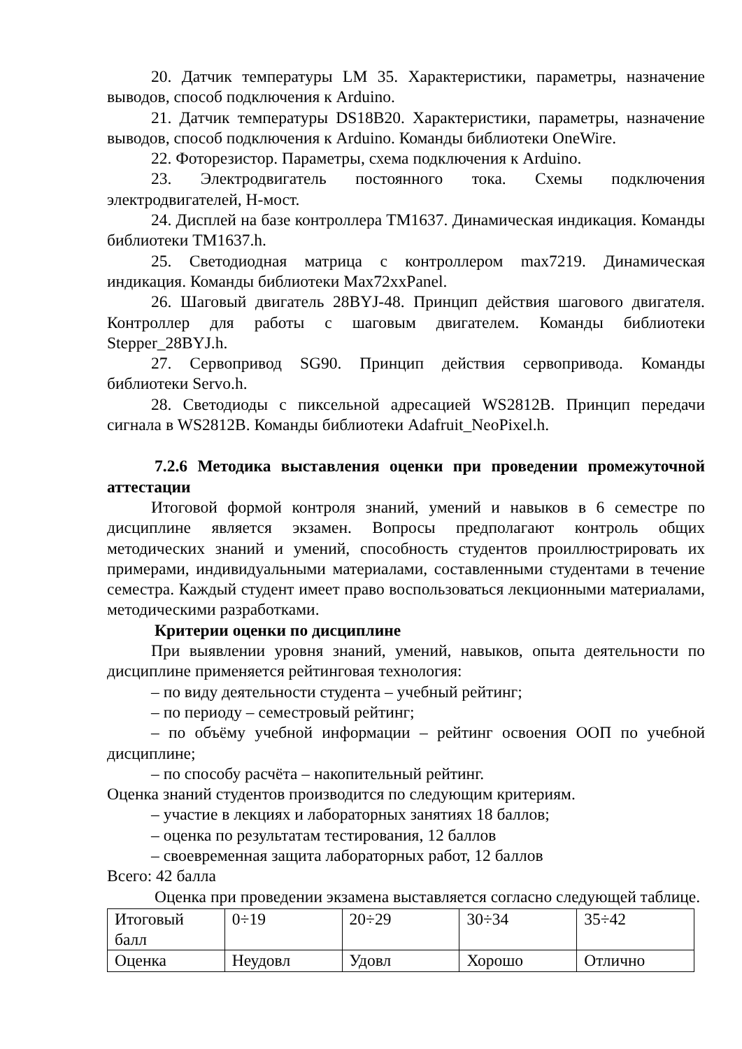20. Датчик температуры LM 35. Характеристики, параметры, назначение выводов, способ подключения к Arduino.
21. Датчик температуры DS18B20. Характеристики, параметры, назначение выводов, способ подключения к Arduino. Команды библиотеки OneWire.
22. Фоторезистор. Параметры, схема подключения к Arduino.
23. Электродвигатель постоянного тока. Схемы подключения электродвигателей, H-мост.
24. Дисплей на базе контроллера TM1637. Динамическая индикация. Команды библиотеки TM1637.h.
25. Светодиодная матрица с контроллером max7219. Динамическая индикация. Команды библиотеки Max72xxPanel.
26. Шаговый двигатель 28BYJ-48. Принцип действия шагового двигателя. Контроллер для работы с шаговым двигателем. Команды библиотеки Stepper_28BYJ.h.
27. Сервопривод SG90. Принцип действия сервопривода. Команды библиотеки Servo.h.
28. Светодиоды с пиксельной адресацией WS2812B. Принцип передачи сигнала в WS2812B. Команды библиотеки Adafruit_NeoPixel.h.
7.2.6 Методика выставления оценки при проведении промежуточной аттестации
Итоговой формой контроля знаний, умений и навыков в 6 семестре по дисциплине является экзамен. Вопросы предполагают контроль общих методических знаний и умений, способность студентов проиллюстрировать их примерами, индивидуальными материалами, составленными студентами в течение семестра. Каждый студент имеет право воспользоваться лекционными материалами, методическими разработками.
Критерии оценки по дисциплине
При выявлении уровня знаний, умений, навыков, опыта деятельности по дисциплине применяется рейтинговая технология:
– по виду деятельности студента – учебный рейтинг;
– по периоду – семестровый рейтинг;
– по объёму учебной информации – рейтинг освоения ООП по учебной дисциплине;
– по способу расчёта – накопительный рейтинг.
Оценка знаний студентов производится по следующим критериям.
– участие в лекциях и лабораторных занятиях 18 баллов;
– оценка по результатам тестирования, 12 баллов
– своевременная защита лабораторных работ, 12 баллов
Всего: 42 балла
Оценка при проведении экзамена выставляется согласно следующей таблице.
| Итоговый балл | 0÷19 | 20÷29 | 30÷34 | 35÷42 |
| Оценка | Неудовл | Удовл | Хорошо | Отлично |